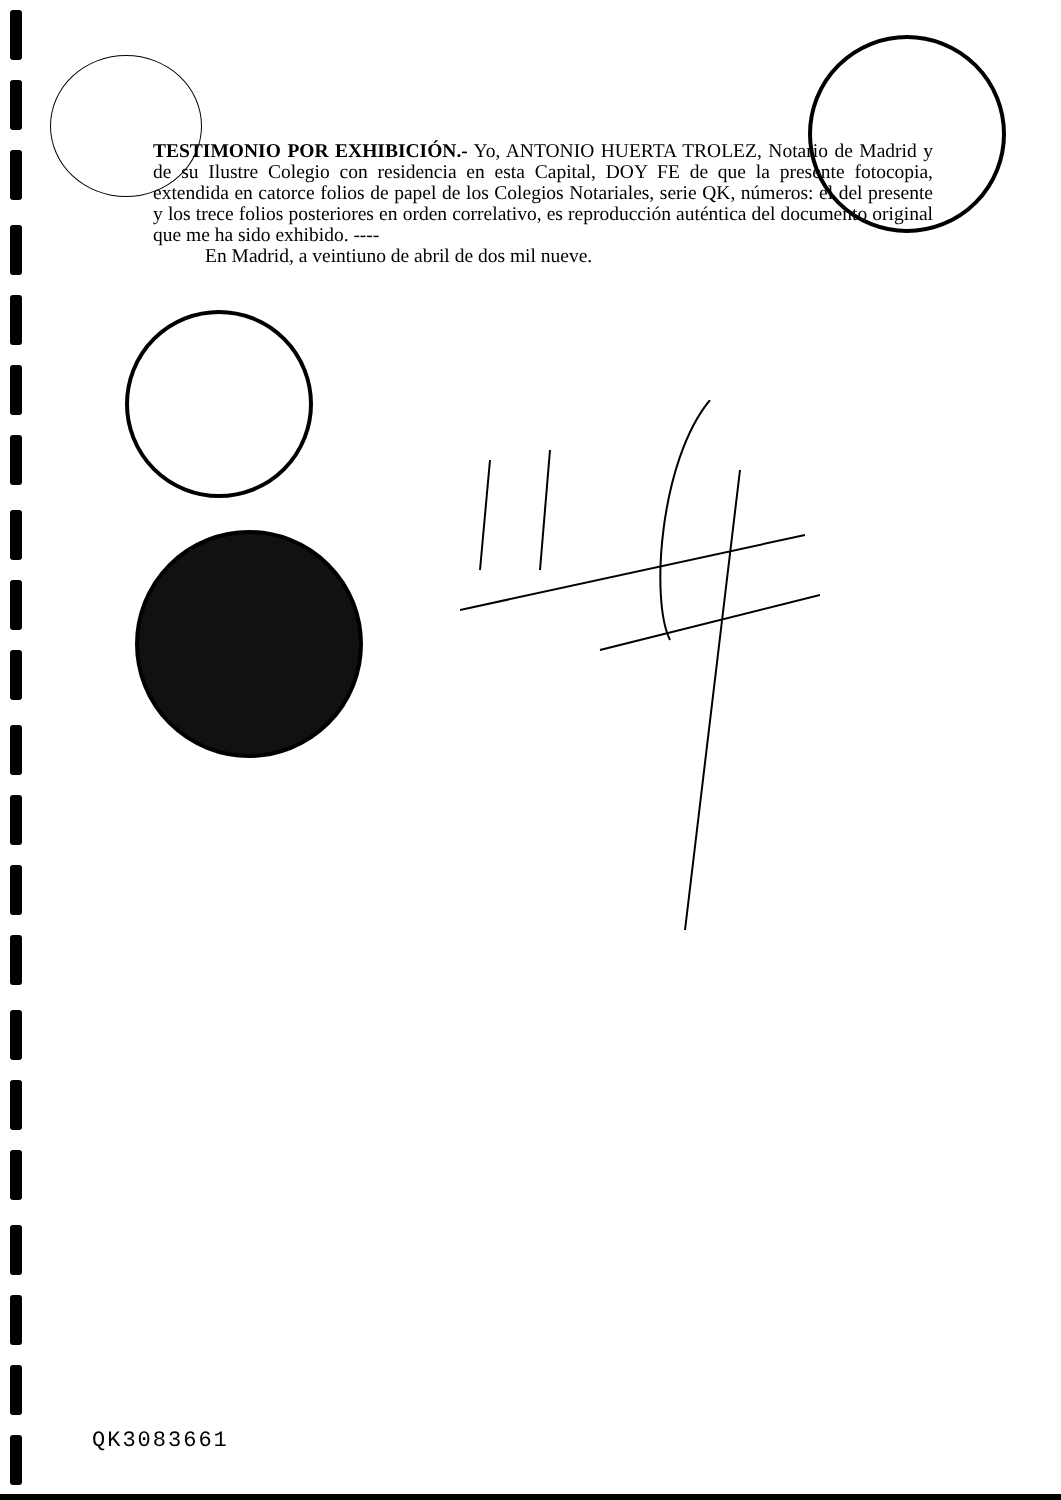TESTIMONIO POR EXHIBICIÓN.- Yo, ANTONIO HUERTA TROLEZ, Notario de Madrid y de su Ilustre Colegio con residencia en esta Capital, DOY FE de que la presente fotocopia, extendida en catorce folios de papel de los Colegios Notariales, serie QK, números: el del presente y los trece folios posteriores en orden correlativo, es reproducción auténtica del documento original que me ha sido exhibido. ----
En Madrid, a veintiuno de abril de dos mil nueve.
QK3083661